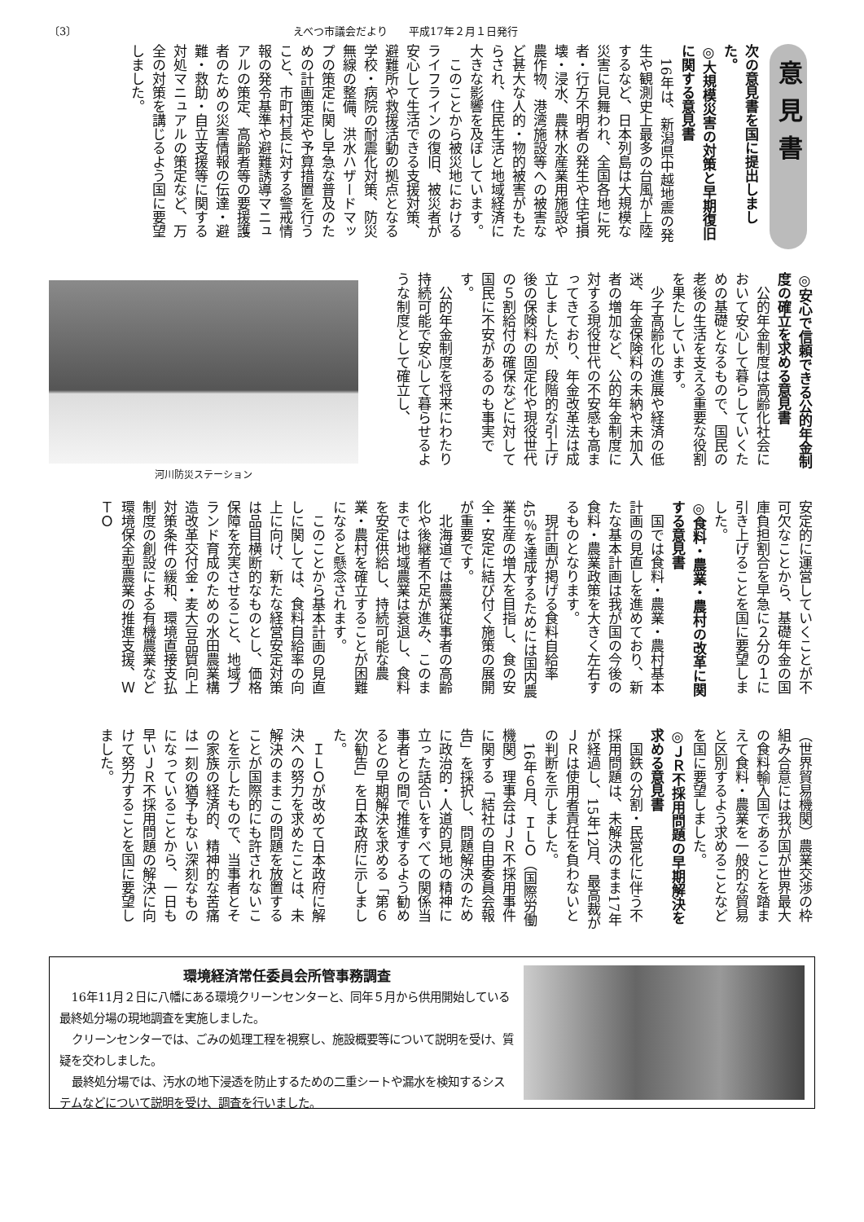〔3〕 えべつ市議会だより　　平成17年２月１日発行
意見書
次の意見書を国に提出しました。
◎大規模災害の対策と早期復旧に関する意見書
16年は、新潟県中越地震の発生や観測史上最多の台風が上陸するなど、日本列島は大規模な災害に見舞われ、全国各地に死者・行方不明者の発生や住宅損壊・浸水、農林水産業用施設や農作物、港湾施設等への被害など甚大な人的・物的被害がもたらされ、住民生活と地域経済に大きな影響を及ぼしています。
このことから被災地におけるライフラインの復旧、被災者が安心して生活できる支援対策、避難所や救援活動の拠点となる学校・病院の耐震化対策、防災無線の整備、洪水ハザードマップの策定に関し早急な普及のための計画策定や予算措置を行うこと、市町村長に対する警戒情報の発令基準や避難誘導マニュアルの策定、高齢者等の要援護者のための災害情報の伝達・避難・救助・自立支援等に関する対処マニュアルの策定など、万全の対策を講じるよう国に要望しました。
河川防災ステーション
◎安心で信頼できる公的年金制度の確立を求める意見書
公的年金制度は高齢化社会において安心して暮らしていくための基礎となるもので、国民の老後の生活を支える重要な役割を果たしています。
少子高齢化の進展や経済の低迷、年金保険料の未納や未加入者の増加など、公的年金制度に対する現役世代の不安感も高まってきており、年金改革法は成立しましたが、段階的な引上げ後の保険料の固定化や現役世代の５割給付の確保などに対して国民に不安があるのも事実です。
公的年金制度を将来にわたり持続可能で安心して暮らせるような制度として確立し、
安定的に運営していくことが不可欠なことから、基礎年金の国庫負担割合を早急に２分の１に引き上げることを国に要望しました。
◎食料・農業・農村の改革に関する意見書
国では食料・農業・農村基本計画の見直しを進めており、新たな基本計画は我が国の今後の食料・農業政策を大きく左右するものとなります。
現計画が掲げる食料自給率45％を達成するためには国内農業生産の増大を目指し、食の安全・安定に結び付く施策の展開が重要です。
北海道では農業従事者の高齢化や後継者不足が進み、このままでは地域農業は衰退し、食料を安定供給し、持続可能な農業・農村を確立することが困難になると懸念されます。
このことから基本計画の見直しに関しては、食料自給率の向上に向け、新たな経営安定対策は品目横断的なものとし、価格保障を充実させること、地域ブランド育成のための水田農業構造改革交付金・麦大豆品質向上対策条件の緩和、環境直接支払制度の創設による有機農業など環境保全型農業の推進支援、ＷＴＯ
（世界貿易機関）農業交渉の枠組み合意には我が国が世界最大の食料輸入国であることを踏まえて食料・農業を一般的な貿易と区別するよう求めることなどを国に要望しました。
◎ＪＲ不採用問題の早期解決を求める意見書
国鉄の分割・民営化に伴う不採用問題は、未解決のまま17年が経過し、15年12月、最高裁がＪＲは使用者責任を負わないとの判断を示しました。
16年６月、ＩＬＯ（国際労働機関）理事会はＪＲ不採用事件に関する「結社の自由委員会報告」を採択し、問題解決のために政治的・人道的見地の精神に立った話合いをすべての関係当事者との間で推進するよう勧めるとの早期解決を求める「第６次勧告」を日本政府に示しました。
ＩＬＯが改めて日本政府に解決への努力を求めたことは、未解決のままこの問題を放置することが国際的にも許されないことを示したもので、当事者とその家族の経済的、精神的な苦痛は一刻の猶予もない深刻なものになっていることから、一日も早いＪＲ不採用問題の解決に向けて努力することを国に要望しました。
環境経済常任委員会所管事務調査
16年11月２日に八幡にある環境クリーンセンターと、同年５月から供用開始している最終処分場の現地調査を実施しました。
クリーンセンターでは、ごみの処理工程を視察し、施設概要等について説明を受け、質疑を交わしました。
最終処分場では、汚水の地下浸透を防止するための二重シートや漏水を検知するシステムなどについて説明を受け、調査を行いました。